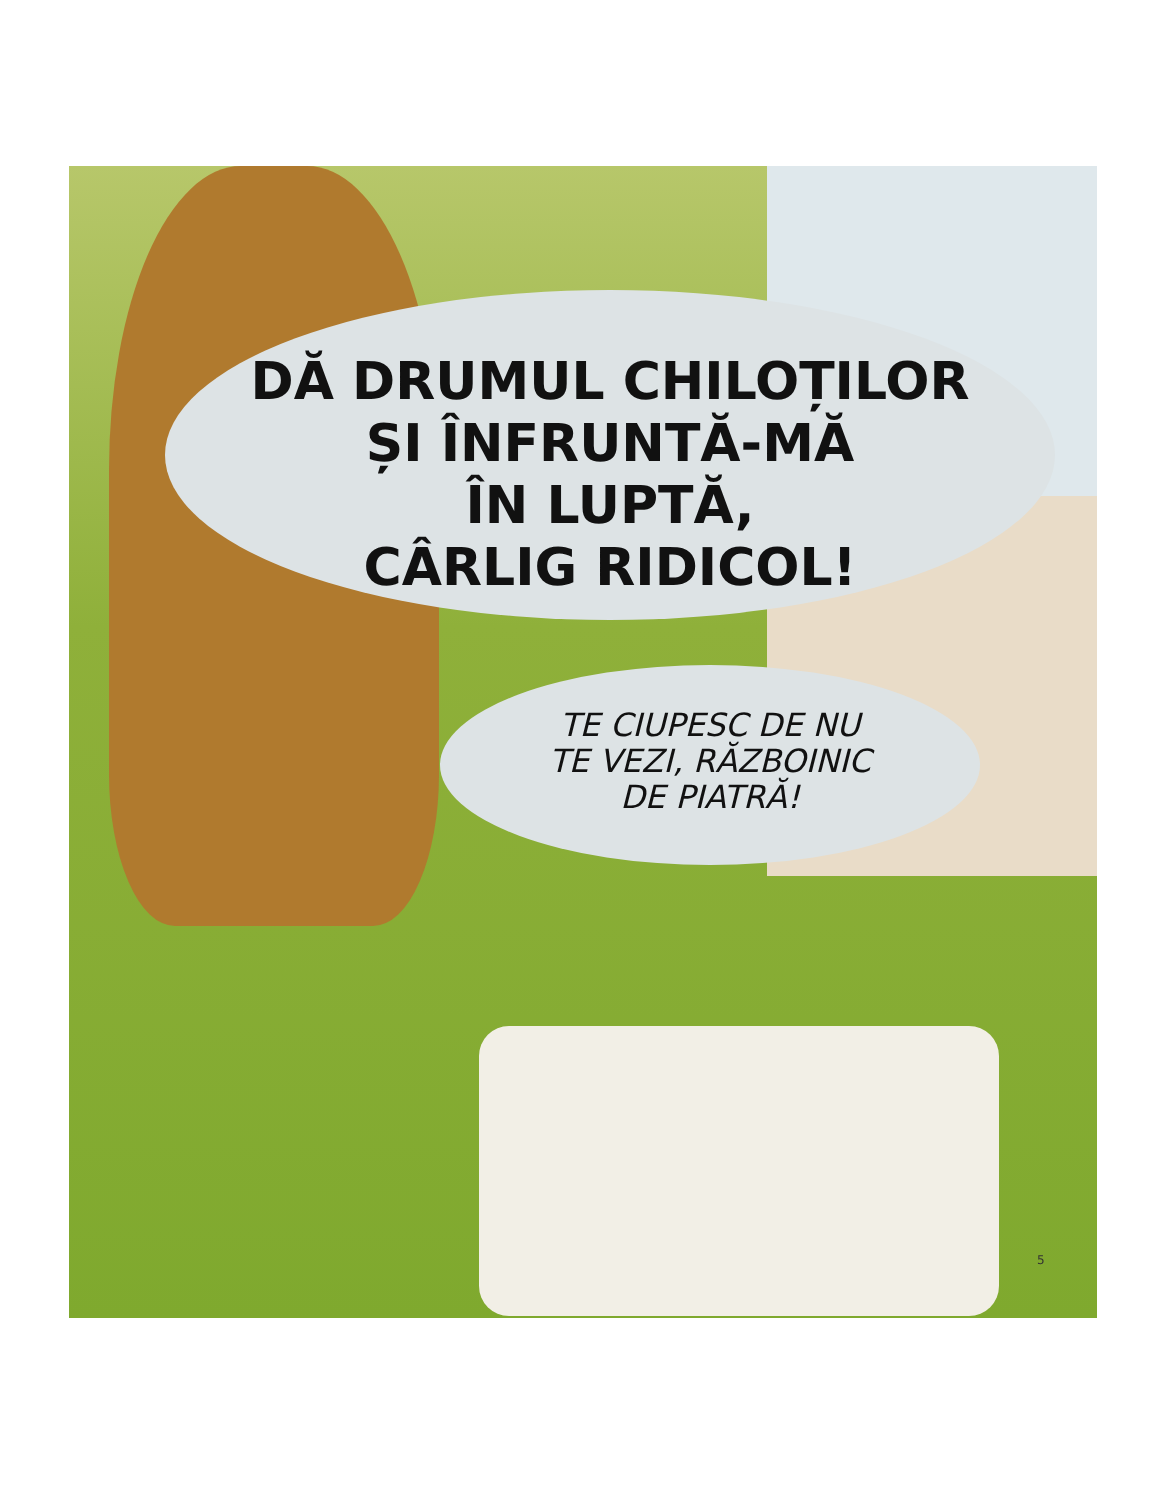DĂ DRUMUL CHILOȚILOR
ȘI ÎNFRUNTĂ-MĂ
ÎN LUPTĂ,
CÂRLIG RIDICOL!
TE CIUPESC DE NU
TE VEZI, RĂZBOINIC
DE PIATRĂ!
5